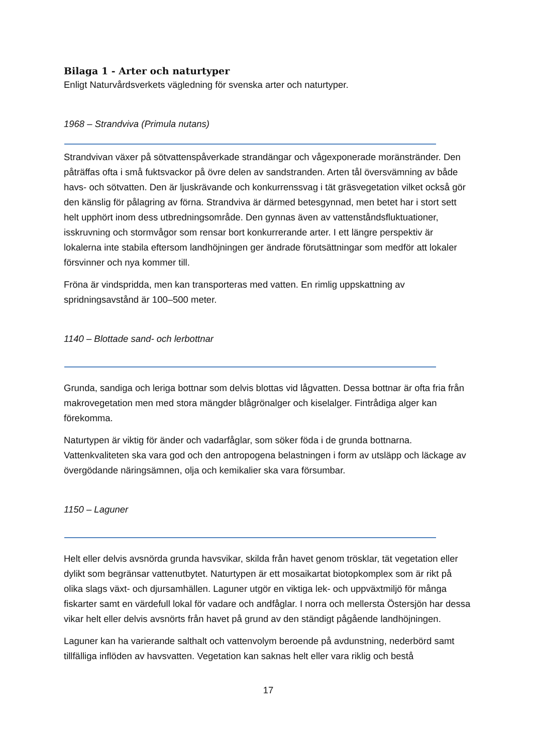Bilaga 1 - Arter och naturtyper
Enligt Naturvårdsverkets vägledning för svenska arter och naturtyper.
1968 – Strandviva (Primula nutans)
Strandvivan växer på sötvattenspåverkade strandängar och vågexponerade moränstränder. Den påträffas ofta i små fuktsvackor på övre delen av sandstranden. Arten tål översvämning av både havs- och sötvatten. Den är ljuskrävande och konkurrenssvag i tät gräsvegetation vilket också gör den känslig för pålagring av förna. Strandviva är därmed betesgynnad, men betet har i stort sett helt upphört inom dess utbredningsområde. Den gynnas även av vattenståndsfluktuationer, isskruvning och stormvågor som rensar bort konkurrerande arter. I ett längre perspektiv är lokalerna inte stabila eftersom landhöjningen ger ändrade förutsättningar som medför att lokaler försvinner och nya kommer till.
Fröna är vindspridda, men kan transporteras med vatten. En rimlig uppskattning av spridningsavstånd är 100–500 meter.
1140 – Blottade sand- och lerbottnar
Grunda, sandiga och leriga bottnar som delvis blottas vid lågvatten. Dessa bottnar är ofta fria från makrovegetation men med stora mängder blågrönalger och kiselalger. Fintrådiga alger kan förekomma.
Naturtypen är viktig för änder och vadarfåglar, som söker föda i de grunda bottnarna. Vattenkvaliteten ska vara god och den antropogena belastningen i form av utsläpp och läckage av övergödande näringsämnen, olja och kemikalier ska vara försumbar.
1150 – Laguner
Helt eller delvis avsnörda grunda havsvikar, skilda från havet genom trösklar, tät vegetation eller dylikt som begränsar vattenutbytet. Naturtypen är ett mosaikartat biotopkomplex som är rikt på olika slags växt- och djursamhällen. Laguner utgör en viktiga lek- och uppväxtmiljö för många fiskarter samt en värdefull lokal för vadare och andfåglar. I norra och mellersta Östersjön har dessa vikar helt eller delvis avsnörts från havet på grund av den ständigt pågående landhöjningen.
Laguner kan ha varierande salthalt och vattenvolym beroende på avdunstning, nederbörd samt tillfälliga inflöden av havsvatten. Vegetation kan saknas helt eller vara riklig och bestå
17